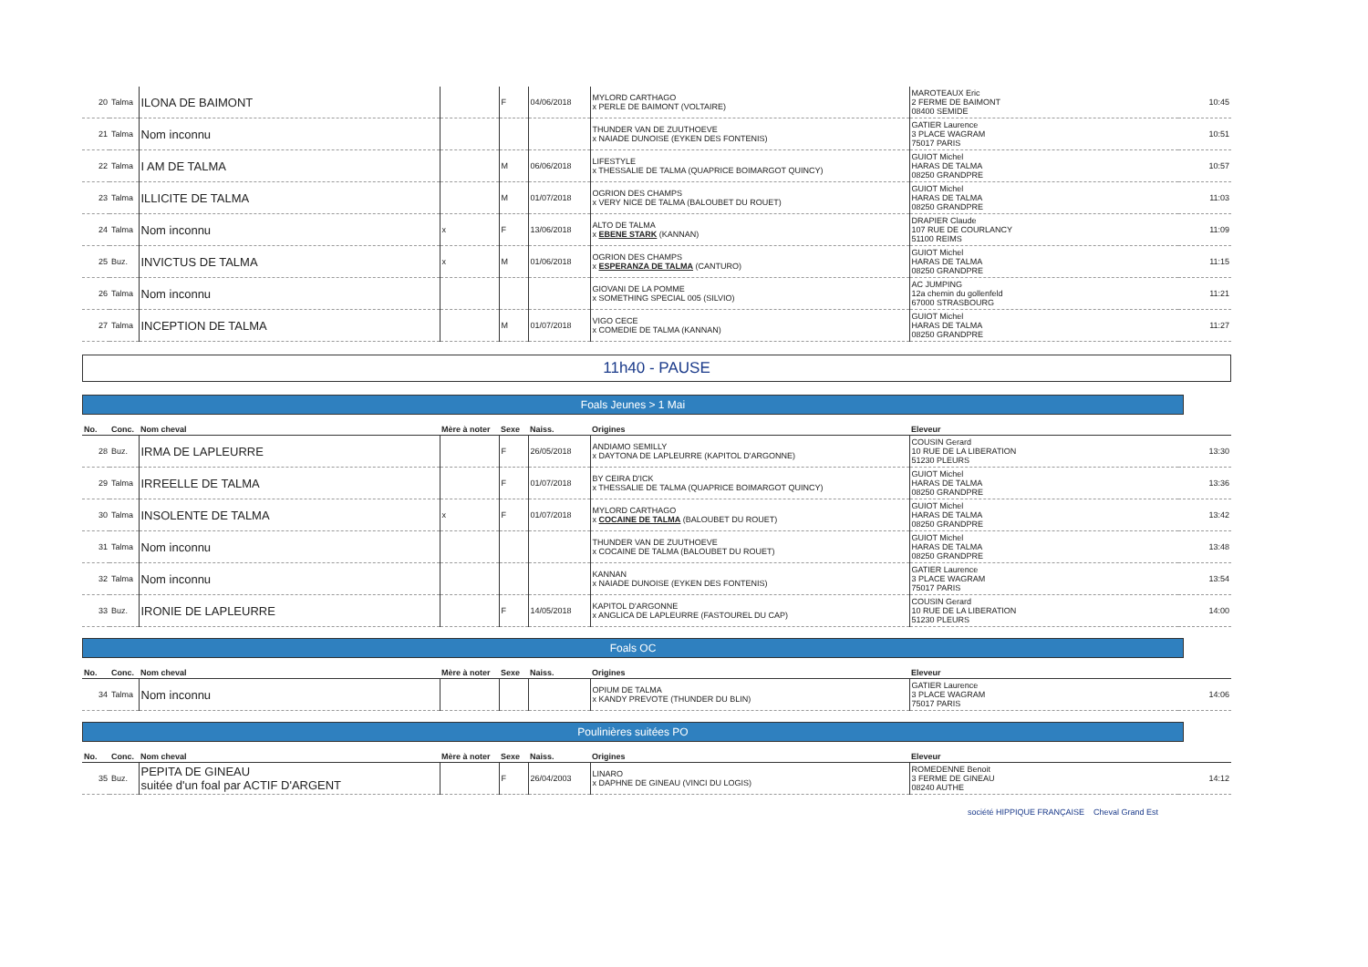| 20 | Talma | ILONA DE BAIMONT | | F | 04/06/2018 | MYLORD CARTHAGO x PERLE DE BAIMONT (VOLTAIRE) | MAROTEAUX Eric 2 FERME DE BAIMONT 08400 SEMIDE | 10:45 |
| 21 | Talma | Nom inconnu | | | | THUNDER VAN DE ZUUTHOEVE x NAIADE DUNOISE (EYKEN DES FONTENIS) | GATIER Laurence 3 PLACE WAGRAM 75017 PARIS | 10:51 |
| 22 | Talma | I AM DE TALMA | | M | 06/06/2018 | LIFESTYLE x THESSALIE DE TALMA (QUAPRICE BOIMARGOT QUINCY) | GUIOT Michel HARAS DE TALMA 08250 GRANDPRE | 10:57 |
| 23 | Talma | ILLICITE DE TALMA | | M | 01/07/2018 | OGRION DES CHAMPS x VERY NICE DE TALMA (BALOUBET DU ROUET) | GUIOT Michel HARAS DE TALMA 08250 GRANDPRE | 11:03 |
| 24 | Talma | Nom inconnu | x | F | 13/06/2018 | ALTO DE TALMA x EBENE STARK (KANNAN) | DRAPIER Claude 107 RUE DE COURLANCY 51100 REIMS | 11:09 |
| 25 | Buz. | INVICTUS DE TALMA | x | M | 01/06/2018 | OGRION DES CHAMPS x ESPERANZA DE TALMA (CANTURO) | GUIOT Michel HARAS DE TALMA 08250 GRANDPRE | 11:15 |
| 26 | Talma | Nom inconnu | | | | GIOVANI DE LA POMME x SOMETHING SPECIAL 005 (SILVIO) | AC JUMPING 12a chemin du gollenfeld 67000 STRASBOURG | 11:21 |
| 27 | Talma | INCEPTION DE TALMA | | M | 01/07/2018 | VIGO CECE x COMEDIE DE TALMA (KANNAN) | GUIOT Michel HARAS DE TALMA 08250 GRANDPRE | 11:27 |
11h40 - PAUSE
Foals Jeunes > 1 Mai
| No. | Conc. | Nom cheval | Mère à noter | Sexe | Naiss. | Origines | Eleveur | |
| --- | --- | --- | --- | --- | --- | --- | --- | --- |
| 28 | Buz. | IRMA DE LAPLEURRE | | F | 26/05/2018 | ANDIAMO SEMILLY x DAYTONA DE LAPLEURRE (KAPITOL D'ARGONNE) | COUSIN Gerard 10 RUE DE LA LIBERATION 51230 PLEURS | 13:30 |
| 29 | Talma | IRREELLE DE TALMA | | F | 01/07/2018 | BY CEIRA D'ICK x THESSALIE DE TALMA (QUAPRICE BOIMARGOT QUINCY) | GUIOT Michel HARAS DE TALMA 08250 GRANDPRE | 13:36 |
| 30 | Talma | INSOLENTE DE TALMA | x | F | 01/07/2018 | MYLORD CARTHAGO x COCAINE DE TALMA (BALOUBET DU ROUET) | GUIOT Michel HARAS DE TALMA 08250 GRANDPRE | 13:42 |
| 31 | Talma | Nom inconnu | | | | THUNDER VAN DE ZUUTHOEVE x COCAINE DE TALMA (BALOUBET DU ROUET) | GUIOT Michel HARAS DE TALMA 08250 GRANDPRE | 13:48 |
| 32 | Talma | Nom inconnu | | | | KANNAN x NAIADE DUNOISE (EYKEN DES FONTENIS) | GATIER Laurence 3 PLACE WAGRAM 75017 PARIS | 13:54 |
| 33 | Buz. | IRONIE DE LAPLEURRE | | F | 14/05/2018 | KAPITOL D'ARGONNE x ANGLICA DE LAPLEURRE (FASTOUREL DU CAP) | COUSIN Gerard 10 RUE DE LA LIBERATION 51230 PLEURS | 14:00 |
Foals OC
| No. | Conc. | Nom cheval | Mère à noter | Sexe | Naiss. | Origines | Eleveur | |
| --- | --- | --- | --- | --- | --- | --- | --- | --- |
| 34 | Talma | Nom inconnu | | | | OPIUM DE TALMA x KANDY PREVOTE (THUNDER DU BLIN) | GATIER Laurence 3 PLACE WAGRAM 75017 PARIS | 14:06 |
Poulinières suitées PO
| No. | Conc. | Nom cheval | Mère à noter | Sexe | Naiss. | Origines | Eleveur | |
| --- | --- | --- | --- | --- | --- | --- | --- | --- |
| 35 | Buz. | PEPITA DE GINEAU suitée d'un foal par ACTIF D'ARGENT | | F | 26/04/2003 | LINARO x DAPHNE DE GINEAU (VINCI DU LOGIS) | ROMEDENNE Benoit 3 FERME DE GINEAU 08240 AUTHE | 14:12 |
société HIPPIQUE FRANÇAISE Cheval Grand Est